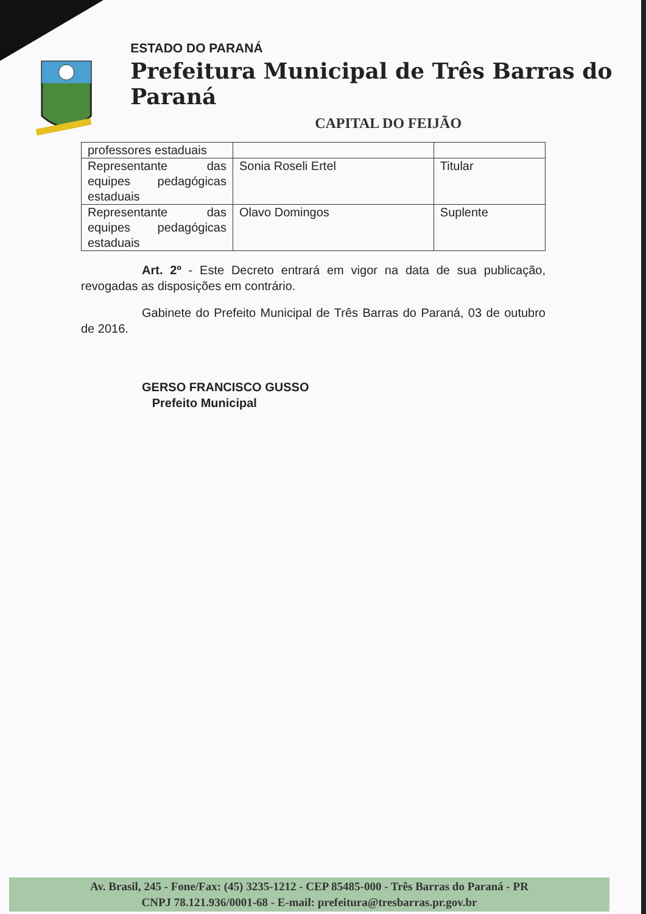ESTADO DO PARANÁ
Prefeitura Municipal de Três Barras do Paraná
CAPITAL DO FEIJÃO
| professores estaduais | | |
| Representante das equipes pedagógicas estaduais | Sonia Roseli Ertel | Titular |
| Representante das equipes pedagógicas estaduais | Olavo Domingos | Suplente |
Art. 2º - Este Decreto entrará em vigor na data de sua publicação, revogadas as disposições em contrário.
Gabinete do Prefeito Municipal de Três Barras do Paraná, 03 de outubro de 2016.
GERSO FRANCISCO GUSSO
Prefeito Municipal
Av. Brasil, 245 - Fone/Fax: (45) 3235-1212 - CEP 85485-000 - Três Barras do Paraná - PR
CNPJ 78.121.936/0001-68 - E-mail: prefeitura@tresbarras.pr.gov.br